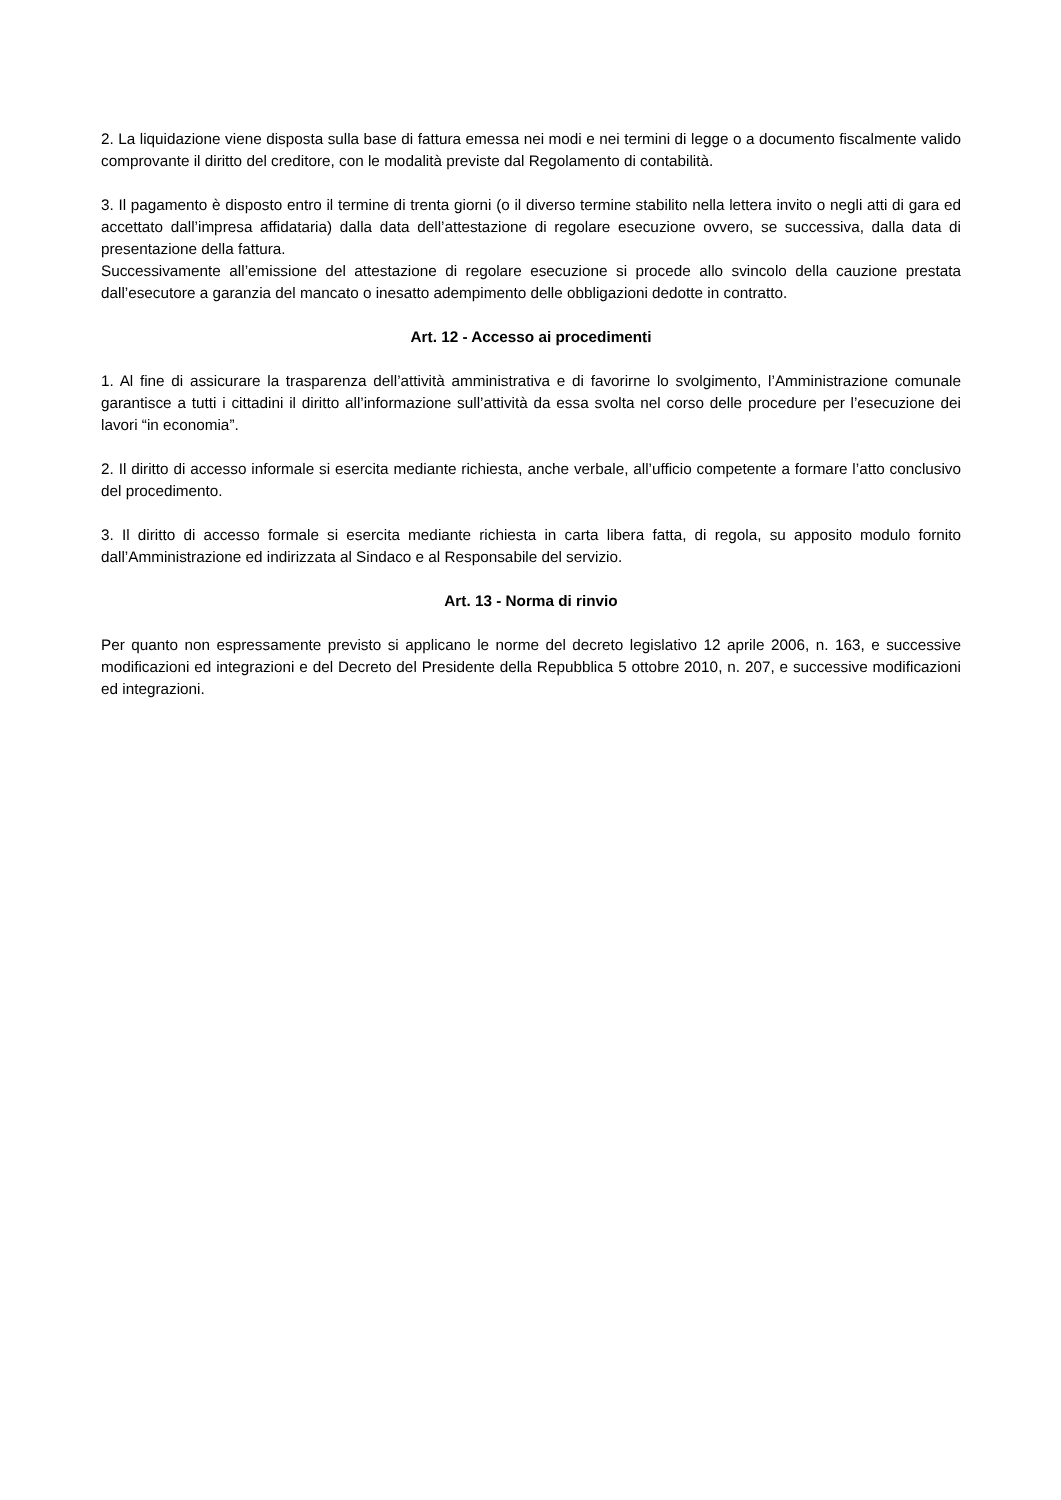2. La liquidazione viene disposta sulla base di fattura emessa nei modi e nei termini di legge o a documento fiscalmente valido comprovante il diritto del creditore, con le modalità previste dal Regolamento di contabilità.
3. Il pagamento è disposto entro il termine di trenta giorni (o il diverso termine stabilito nella lettera invito o negli atti di gara ed accettato dall’impresa affidataria) dalla data dell’attestazione di regolare esecuzione ovvero, se successiva, dalla data di presentazione della fattura.
Successivamente all’emissione del attestazione di regolare esecuzione si procede allo svincolo della cauzione prestata dall’esecutore a garanzia del mancato o inesatto adempimento delle obbligazioni dedotte in contratto.
Art. 12 - Accesso ai procedimenti
1. Al fine di assicurare la trasparenza dell’attività amministrativa e di favorirne lo svolgimento, l’Amministrazione comunale garantisce a tutti i cittadini il diritto all’informazione sull’attività da essa svolta nel corso delle procedure per l’esecuzione dei lavori “in economia”.
2. Il diritto di accesso informale si esercita mediante richiesta, anche verbale, all’ufficio competente a formare l’atto conclusivo del procedimento.
3. Il diritto di accesso formale si esercita mediante richiesta in carta libera fatta, di regola, su apposito modulo fornito dall’Amministrazione ed indirizzata al Sindaco e al Responsabile del servizio.
Art. 13 - Norma di rinvio
Per quanto non espressamente previsto si applicano le norme del decreto legislativo 12 aprile 2006, n. 163, e successive modificazioni ed integrazioni e del Decreto del Presidente della Repubblica 5 ottobre 2010, n. 207, e successive modificazioni ed integrazioni.